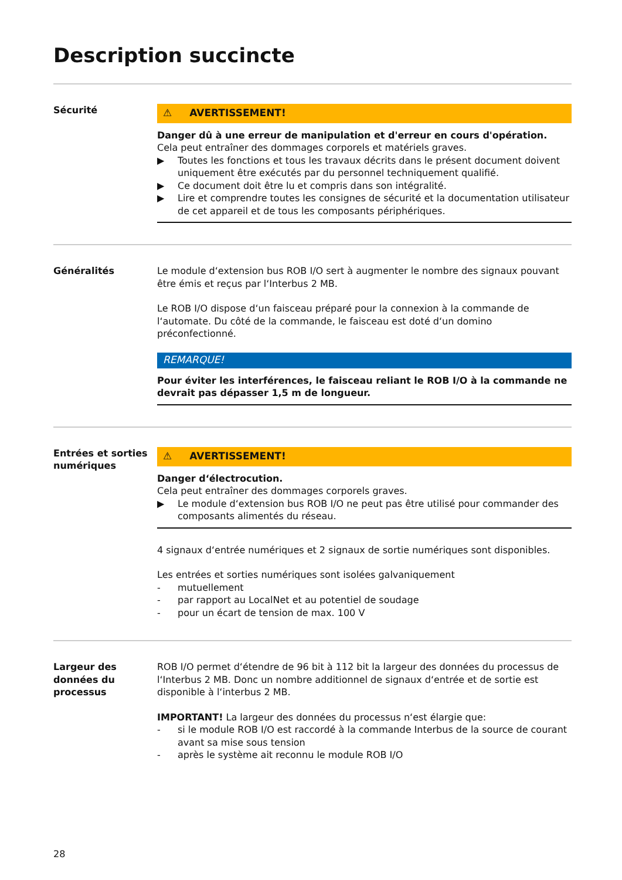Description succincte
Sécurité
⚠ AVERTISSEMENT!
Danger dû à une erreur de manipulation et d'erreur en cours d'opération.
Cela peut entraîner des dommages corporels et matériels graves.
▶ Toutes les fonctions et tous les travaux décrits dans le présent document doivent uniquement être exécutés par du personnel techniquement qualifié.
▶ Ce document doit être lu et compris dans son intégralité.
▶ Lire et comprendre toutes les consignes de sécurité et la documentation utilisateur de cet appareil et de tous les composants périphériques.
Généralités Le module d‘extension bus ROB I/O sert à augmenter le nombre des signaux pouvant être émis et reçus par l‘Interbus 2 MB.
Le ROB I/O dispose d‘un faisceau préparé pour la connexion à la commande de l‘automate. Du côté de la commande, le faisceau est doté d‘un domino préconfectionné.
REMARQUE!
Pour éviter les interférences, le faisceau reliant le ROB I/O à la commande ne devrait pas dépasser 1,5 m de longueur.
Entrées et sorties numériques
⚠ AVERTISSEMENT!
Danger d‘électrocution.
Cela peut entraîner des dommages corporels graves.
▶ Le module d‘extension bus ROB I/O ne peut pas être utilisé pour commander des composants alimentés du réseau.
4 signaux d‘entrée numériques et 2 signaux de sortie numériques sont disponibles.
Les entrées et sorties numériques sont isolées galvaniquement
- mutuellement
- par rapport au LocalNet et au potentiel de soudage
- pour un écart de tension de max. 100 V
Largeur des données du processus
ROB I/O permet d‘étendre de 96 bit à 112 bit la largeur des données du processus de l‘Interbus 2 MB. Donc un nombre additionnel de signaux d‘entrée et de sortie est disponible à l‘interbus 2 MB.
IMPORTANT! La largeur des données du processus n‘est élargie que:
- si le module ROB I/O est raccordé à la commande Interbus de la source de courant avant sa mise sous tension
- après le système ait reconnu le module ROB I/O
28